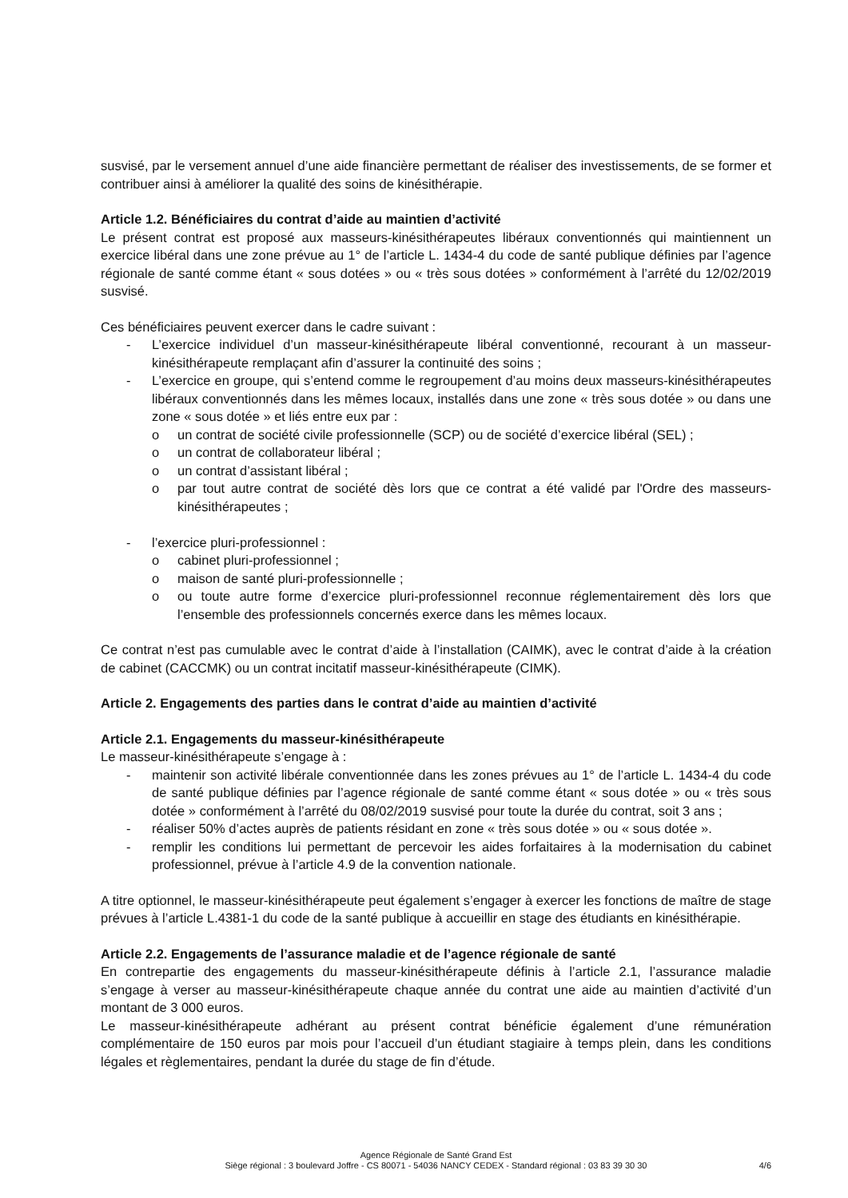susvisé, par le versement annuel d’une aide financière permettant de réaliser des investissements, de se former et contribuer ainsi à améliorer la qualité des soins de kinésithérapie.
Article 1.2. Bénéficiaires du contrat d’aide au maintien d’activité
Le présent contrat est proposé aux masseurs-kinésithérapeutes libéraux conventionnés qui maintiennent un exercice libéral dans une zone prévue au 1° de l’article L. 1434-4 du code de santé publique définies par l’agence régionale de santé comme étant « sous dotées » ou « très sous dotées » conformément à l’arrêté du 12/02/2019 susvisé.
Ces bénéficiaires peuvent exercer dans le cadre suivant :
- L’exercice individuel d’un masseur-kinésithérapeute libéral conventionné, recourant à un masseur-kinésithérapeute remplaçant afin d’assurer la continuité des soins ;
- L’exercice en groupe, qui s’entend comme le regroupement d’au moins deux masseurs-kinésithérapeutes libéraux conventionnés dans les mêmes locaux, installés dans une zone « très sous dotée » ou dans une zone « sous dotée » et liés entre eux par :
o un contrat de société civile professionnelle (SCP) ou de société d’exercice libéral (SEL) ;
o un contrat de collaborateur libéral ;
o un contrat d’assistant libéral ;
o par tout autre contrat de société dès lors que ce contrat a été validé par l'Ordre des masseurs-kinésithérapeutes ;
- l’exercice pluri-professionnel :
o cabinet pluri-professionnel ;
o maison de santé pluri-professionnelle ;
o ou toute autre forme d’exercice pluri-professionnel reconnue réglementairement dès lors que l’ensemble des professionnels concernés exerce dans les mêmes locaux.
Ce contrat n’est pas cumulable avec le contrat d’aide à l’installation (CAIMK), avec le contrat d’aide à la création de cabinet (CACCMK) ou un contrat incitatif masseur-kinésithérapeute (CIMK).
Article 2. Engagements des parties dans le contrat d’aide au maintien d’activité
Article 2.1. Engagements du masseur-kinésithérapeute
Le masseur-kinésithérapeute s’engage à :
- maintenir son activité libérale conventionnée dans les zones prévues au 1° de l’article L. 1434-4 du code de santé publique définies par l’agence régionale de santé comme étant « sous dotée » ou « très sous dotée » conformément à l’arrêté du 08/02/2019 susvisé pour toute la durée du contrat, soit 3 ans ;
- réaliser 50% d’actes auprès de patients résidant en zone « très sous dotée » ou « sous dotée ».
- remplir les conditions lui permettant de percevoir les aides forfaitaires à la modernisation du cabinet professionnel, prévue à l’article 4.9 de la convention nationale.
A titre optionnel, le masseur-kinésithérapeute peut également s’engager à exercer les fonctions de maître de stage prévues à l’article L.4381-1 du code de la santé publique à accueillir en stage des étudiants en kinésithérapie.
Article 2.2. Engagements de l’assurance maladie et de l’agence régionale de santé
En contrepartie des engagements du masseur-kinésithérapeute définis à l’article 2.1, l’assurance maladie s’engage à verser au masseur-kinésithérapeute chaque année du contrat une aide au maintien d’activité d’un montant de 3 000 euros.
Le masseur-kinésithérapeute adhérant au présent contrat bénéficie également d’une rémunération complémentaire de 150 euros par mois pour l’accueil d’un étudiant stagiaire à temps plein, dans les conditions légales et règlementaires, pendant la durée du stage de fin d’étude.
Agence Régionale de Santé Grand Est
Siège régional : 3 boulevard Joffre - CS 80071 - 54036 NANCY CEDEX - Standard régional : 03 83 39 30 30
4/6